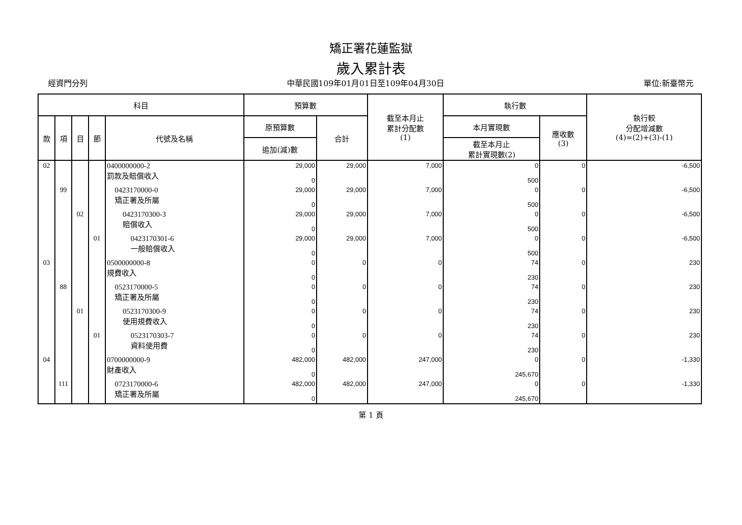矯正署花蓮監獄
歲入累計表
經資門分列 中華民國109年01月01日至109年04月30日 單位:新臺幣元
| 科目 | | | | | 預算數 | | 截至本月止 累計分配數 (1) | 執行數 | | 執行較 分配增減數 (4)=(2)+(3)-(1) |
| --- | --- | --- | --- | --- | --- | --- | --- | --- | --- | --- |
| 款 | 項 | 目 | 節 | 代號及名稱 | 原預算數 | 合計 | | 本月實現數 | 應收數 (3) | |
| | | | | | 追加(減)數 | | | 截至本月止 累計實現數(2) | | |
| 02 | | | | 0400000000-2 罰款及賠償收入 | 29,000 0 | 29,000 | 7,000 | 0 500 | 0 | -6,500 |
| | 99 | | | 0423170000-0 矯正署及所屬 | 29,000 0 | 29,000 | 7,000 | 0 500 | 0 | -6,500 |
| | | 02 | | 0423170300-3 賠償收入 | 29,000 0 | 29,000 | 7,000 | 0 500 | 0 | -6,500 |
| | | | 01 | 0423170301-6 一般賠償收入 | 29,000 0 | 29,000 | 7,000 | 0 500 | 0 | -6,500 |
| 03 | | | | 0500000000-8 規費收入 | 0 0 | 0 | 0 | 74 230 | 0 | 230 |
| | 88 | | | 0523170000-5 矯正署及所屬 | 0 0 | 0 | 0 | 74 230 | 0 | 230 |
| | | 01 | | 0523170300-9 使用規費收入 | 0 0 | 0 | 0 | 74 230 | 0 | 230 |
| | | | 01 | 0523170303-7 資料使用費 | 0 0 | 0 | 0 | 74 230 | 0 | 230 |
| 04 | | | | 0700000000-9 財產收入 | 482,000 0 | 482,000 | 247,000 | 0 245,670 | 0 | -1,330 |
| | 111 | | | 0723170000-6 矯正署及所屬 | 482,000 0 | 482,000 | 247,000 | 0 245,670 | 0 | -1,330 |
第 1 頁